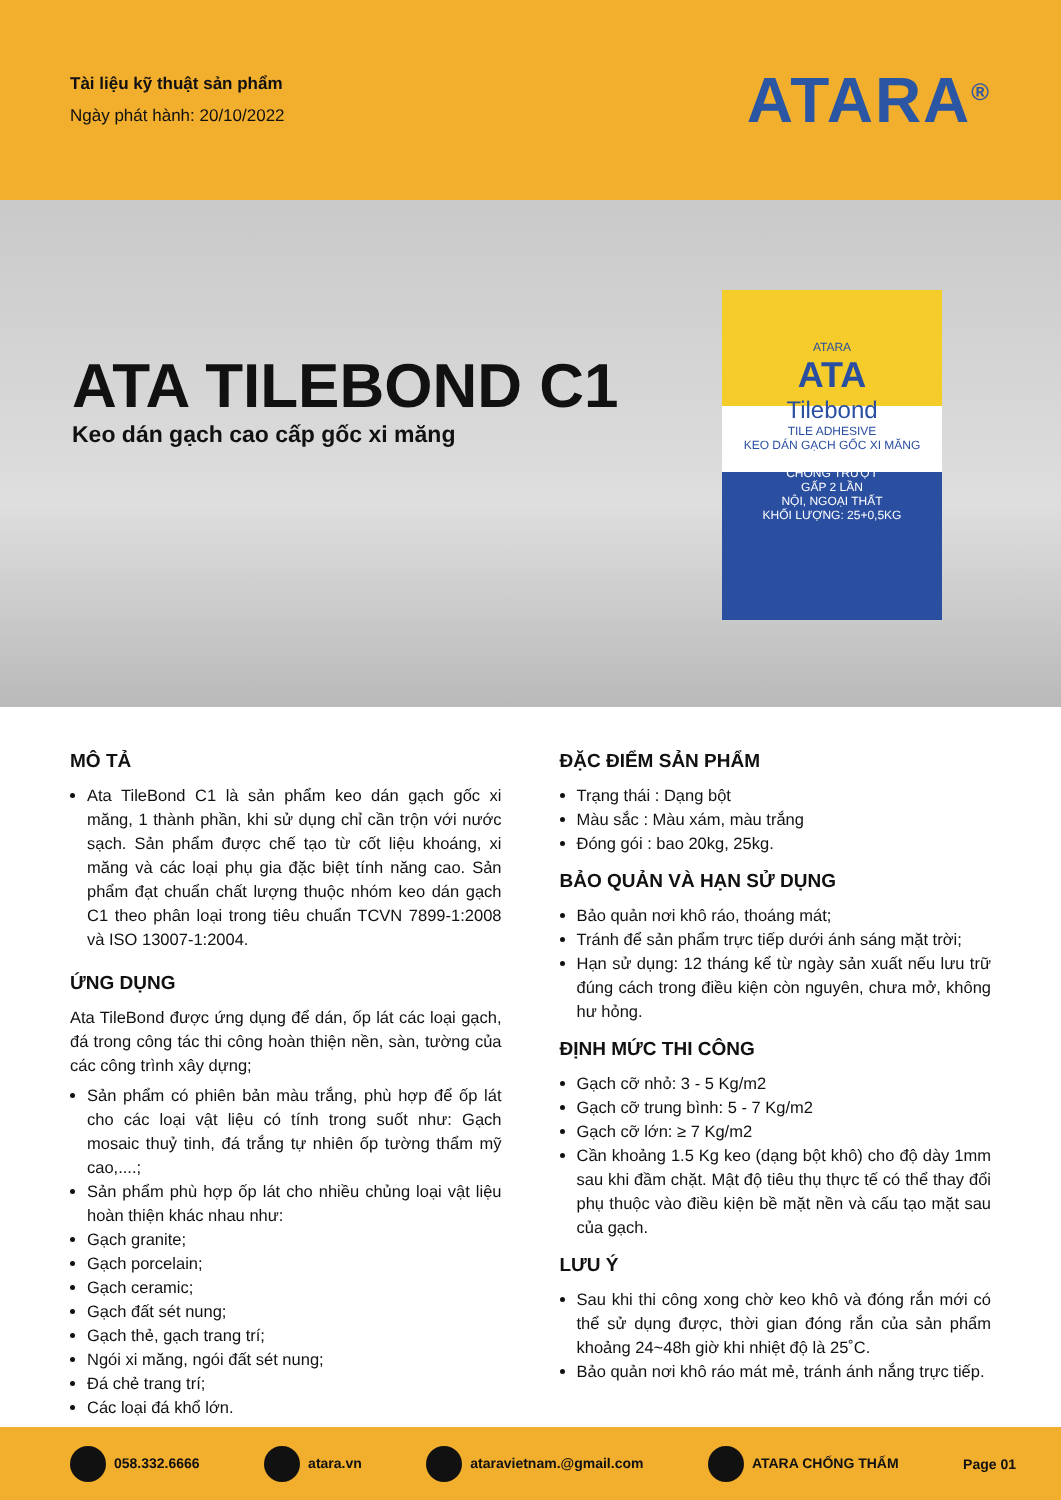Tài liệu kỹ thuật sản phẩm
Ngày phát hành: 20/10/2022
ATARA<sup>®</sup>
ATA TILEBOND C1
Keo dán gạch cao cấp gốc xi măng
ATARA
ATA
Tilebond
TILE ADHESIVE
KEO DÁN GẠCH GỐC XI MĂNG
CHỐNG TRƯỢT
GẤP 2 LẦN
NỘI, NGOẠI THẤT
KHỐI LƯỢNG: 25+0,5KG
MÔ TẢ
Ata TileBond C1 là sản phẩm keo dán gạch gốc xi măng, 1 thành phần, khi sử dụng chỉ cần trộn với nước sạch. Sản phẩm được chế tạo từ cốt liệu khoáng, xi măng và các loại phụ gia đặc biệt tính năng cao. Sản phẩm đạt chuẩn chất lượng thuộc nhóm keo dán gạch C1 theo phân loại trong tiêu chuẩn TCVN 7899-1:2008 và ISO 13007-1:2004.
ỨNG DỤNG
Ata TileBond được ứng dụng để dán, ốp lát các loại gạch, đá trong công tác thi công hoàn thiện nền, sàn, tường của các công trình xây dựng;
Sản phẩm có phiên bản màu trắng, phù hợp để ốp lát cho các loại vật liệu có tính trong suốt như: Gạch mosaic thuỷ tinh, đá trắng tự nhiên ốp tường thẩm mỹ cao,....;
Sản phẩm phù hợp ốp lát cho nhiều chủng loại vật liệu hoàn thiện khác nhau như:
Gạch granite;
Gạch porcelain;
Gạch ceramic;
Gạch đất sét nung;
Gạch thẻ, gạch trang trí;
Ngói xi măng, ngói đất sét nung;
Đá chẻ trang trí;
Các loại đá khổ lớn.
ĐẶC ĐIỂM SẢN PHẨM
Trạng thái : Dạng bột
Màu sắc : Màu xám, màu trắng
Đóng gói : bao 20kg, 25kg.
BẢO QUẢN VÀ HẠN SỬ DỤNG
Bảo quản nơi khô ráo, thoáng mát;
Tránh để sản phẩm trực tiếp dưới ánh sáng mặt trời;
Hạn sử dụng: 12 tháng kể từ ngày sản xuất nếu lưu trữ đúng cách trong điều kiện còn nguyên, chưa mở, không hư hỏng.
ĐỊNH MỨC THI CÔNG
Gạch cỡ nhỏ: 3 - 5 Kg/m2
Gạch cỡ trung bình: 5 - 7 Kg/m2
Gạch cỡ lớn: ≥ 7 Kg/m2
Cần khoảng 1.5 Kg keo (dạng bột khô) cho độ dày 1mm sau khi đầm chặt. Mật độ tiêu thụ thực tế có thể thay đổi phụ thuộc vào điều kiện bề mặt nền và cấu tạo mặt sau của gạch.
LƯU Ý
Sau khi thi công xong chờ keo khô và đóng rắn mới có thể sử dụng được, thời gian đóng rắn của sản phẩm khoảng 24~48h giờ khi nhiệt độ là 25˚C.
Bảo quản nơi khô ráo mát mẻ, tránh ánh nắng trực tiếp.
058.332.6666 atara.vn ataravietnam.@gmail.com ATARA CHỐNG THẤM Page 01